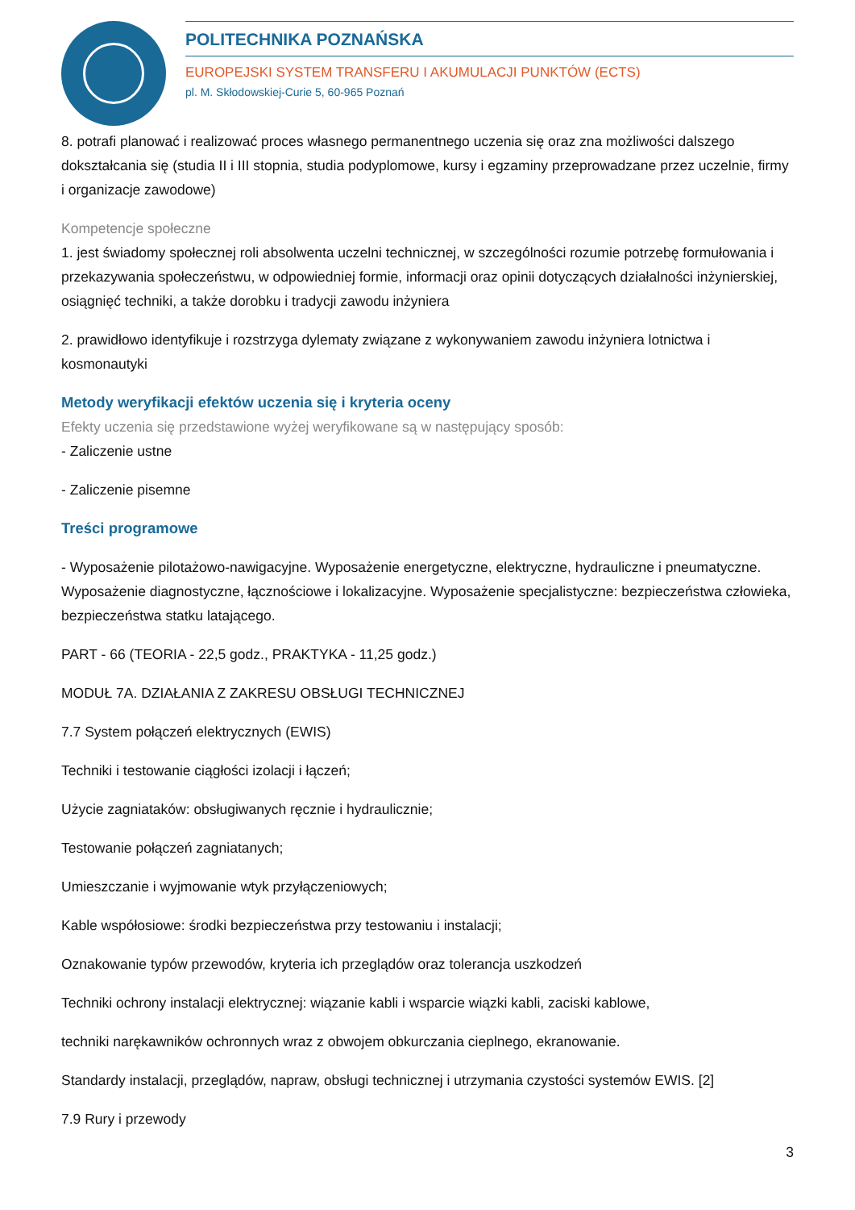POLITECHNIKA POZNAŃSKA
EUROPEJSKI SYSTEM TRANSFERU I AKUMULACJI PUNKTÓW (ECTS)
pl. M. Skłodowskiej-Curie 5, 60-965 Poznań
8. potrafi planować i realizować proces własnego permanentnego uczenia się oraz zna możliwości dalszego dokształcania się (studia II i III stopnia, studia podyplomowe, kursy i egzaminy przeprowadzane przez uczelnie, firmy i organizacje zawodowe)
Kompetencje społeczne
1. jest świadomy społecznej roli absolwenta uczelni technicznej, w szczególności rozumie potrzebę formułowania i przekazywania społeczeństwu, w odpowiedniej formie, informacji oraz opinii dotyczących działalności inżynierskiej, osiągnięć techniki, a także dorobku i tradycji zawodu inżyniera
2. prawidłowo identyfikuje i rozstrzyga dylematy związane z wykonywaniem zawodu inżyniera lotnictwa i kosmonautyki
Metody weryfikacji efektów uczenia się i kryteria oceny
Efekty uczenia się przedstawione wyżej weryfikowane są w następujący sposób:
- Zaliczenie ustne
- Zaliczenie pisemne
Treści programowe
- Wyposażenie pilotażowo-nawigacyjne. Wyposażenie energetyczne, elektryczne, hydrauliczne i pneumatyczne. Wyposażenie diagnostyczne, łącznościowe i lokalizacyjne. Wyposażenie specjalistyczne: bezpieczeństwa człowieka, bezpieczeństwa statku latającego.
PART - 66 (TEORIA - 22,5 godz., PRAKTYKA - 11,25 godz.)
MODUŁ 7A. DZIAŁANIA Z ZAKRESU OBSŁUGI TECHNICZNEJ
7.7 System połączeń elektrycznych (EWIS)
Techniki i testowanie ciągłości izolacji i łączeń;
Użycie zagniataków: obsługiwanych ręcznie i hydraulicznie;
Testowanie połączeń zagniatanych;
Umieszczanie i wyjmowanie wtyk przyłączeniowych;
Kable współosiowe: środki bezpieczeństwa przy testowaniu i instalacji;
Oznakowanie typów przewodów, kryteria ich przeglądów oraz tolerancja uszkodzeń
Techniki ochrony instalacji elektrycznej: wiązanie kabli i wsparcie wiązki kabli, zaciski kablowe,
techniki narękawników ochronnych wraz z obwojem obkurczania cieplnego, ekranowanie.
Standardy instalacji, przeglądów, napraw, obsługi technicznej i utrzymania czystości systemów EWIS. [2]
7.9 Rury i przewody
3